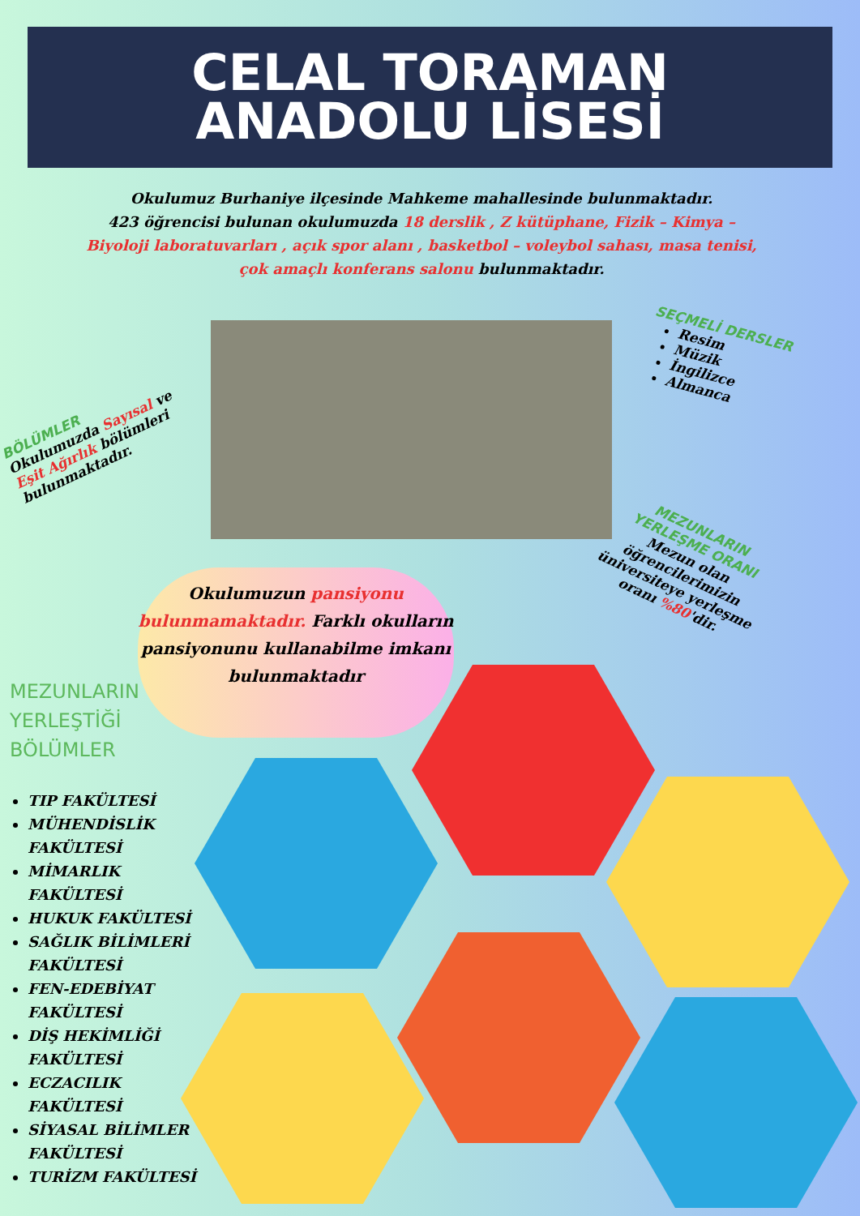CELAL TORAMAN
ANADOLU LİSESİ
Okulumuz Burhaniye ilçesinde Mahkeme mahallesinde bulunmaktadır.
423 öğrencisi bulunan okulumuzda 18 derslik , Z kütüphane, Fizik – Kimya – Biyoloji laboratuvarları , açık spor alanı , basketbol – voleybol sahası, masa tenisi, çok amaçlı konferans salonu bulunmaktadır.
BÖLÜMLER
Okulumuzda Sayısal ve Eşit Ağırlık bölümleri bulunmaktadır.
SEÇMELİ DERSLER
Resim
Müzik
İngilizce
Almanca
MEZUNLARIN YERLEŞME ORANI
Mezun olan öğrencilerimizin üniversiteye yerleşme oranı %80'dir.
Okulumuzun pansiyonu bulunmamaktadır. Farklı okulların pansiyonunu kullanabilme imkanı bulunmaktadır
MEZUNLARIN
YERLEŞTİĞİ
BÖLÜMLER
TIP FAKÜLTESİ
MÜHENDİSLİK FAKÜLTESİ
MİMARLIK FAKÜLTESİ
HUKUK FAKÜLTESİ
SAĞLIK BİLİMLERİ FAKÜLTESİ
FEN-EDEBİYAT FAKÜLTESİ
DİŞ HEKİMLİĞİ FAKÜLTESİ
ECZACILIK FAKÜLTESİ
SİYASAL BİLİMLER FAKÜLTESİ
TURİZM FAKÜLTESİ